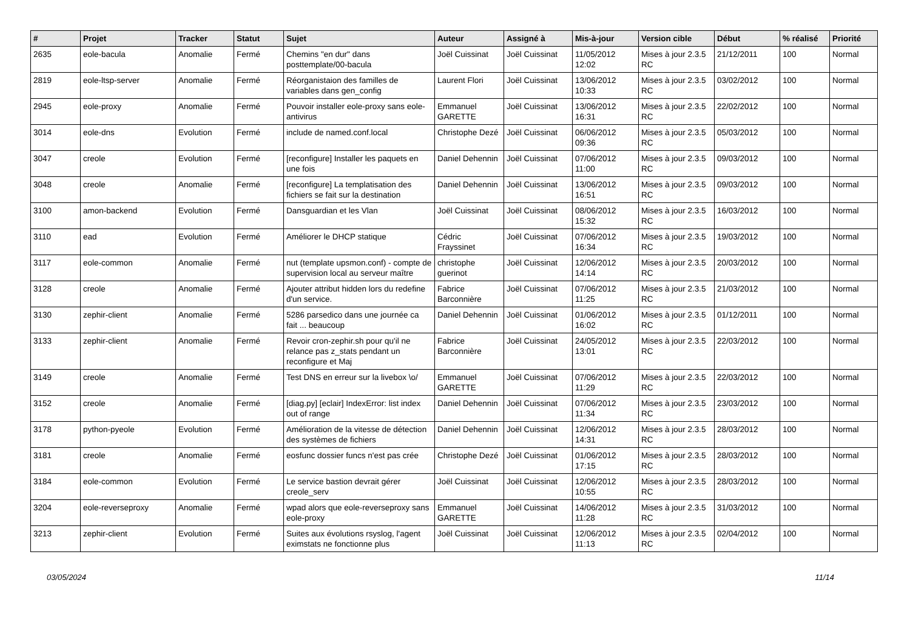| # | Projet | Tracker | Statut | Sujet | Auteur | Assigné à | Mis-à-jour | Version cible | Début | % réalisé | Priorité |
| --- | --- | --- | --- | --- | --- | --- | --- | --- | --- | --- | --- |
| 2635 | eole-bacula | Anomalie | Fermé | Chemins "en dur" dans posttemplate/00-bacula | Joël Cuissinat | Joël Cuissinat | 11/05/2012 12:02 | Mises à jour 2.3.5 RC | 21/12/2011 | 100 | Normal |
| 2819 | eole-ltsp-server | Anomalie | Fermé | Réorganistaion des familles de variables dans gen_config | Laurent Flori | Joël Cuissinat | 13/06/2012 10:33 | Mises à jour 2.3.5 RC | 03/02/2012 | 100 | Normal |
| 2945 | eole-proxy | Anomalie | Fermé | Pouvoir installer eole-proxy sans eole-antivirus | Emmanuel GARETTE | Joël Cuissinat | 13/06/2012 16:31 | Mises à jour 2.3.5 RC | 22/02/2012 | 100 | Normal |
| 3014 | eole-dns | Evolution | Fermé | include de named.conf.local | Christophe Dezé | Joël Cuissinat | 06/06/2012 09:36 | Mises à jour 2.3.5 RC | 05/03/2012 | 100 | Normal |
| 3047 | creole | Evolution | Fermé | [reconfigure] Installer les paquets en une fois | Daniel Dehennin | Joël Cuissinat | 07/06/2012 11:00 | Mises à jour 2.3.5 RC | 09/03/2012 | 100 | Normal |
| 3048 | creole | Anomalie | Fermé | [reconfigure] La templatisation des fichiers se fait sur la destination | Daniel Dehennin | Joël Cuissinat | 13/06/2012 16:51 | Mises à jour 2.3.5 RC | 09/03/2012 | 100 | Normal |
| 3100 | amon-backend | Evolution | Fermé | Dansguardian et les Vlan | Joël Cuissinat | Joël Cuissinat | 08/06/2012 15:32 | Mises à jour 2.3.5 RC | 16/03/2012 | 100 | Normal |
| 3110 | ead | Evolution | Fermé | Améliorer le DHCP statique | Cédric Frayssinet | Joël Cuissinat | 07/06/2012 16:34 | Mises à jour 2.3.5 RC | 19/03/2012 | 100 | Normal |
| 3117 | eole-common | Anomalie | Fermé | nut (template upsmon.conf) - compte de supervision local au serveur maître | christophe guerinot | Joël Cuissinat | 12/06/2012 14:14 | Mises à jour 2.3.5 RC | 20/03/2012 | 100 | Normal |
| 3128 | creole | Anomalie | Fermé | Ajouter attribut hidden lors du redefine d'un service. | Fabrice Barconnière | Joël Cuissinat | 07/06/2012 11:25 | Mises à jour 2.3.5 RC | 21/03/2012 | 100 | Normal |
| 3130 | zephir-client | Anomalie | Fermé | 5286 parsedico dans une journée ca fait ... beaucoup | Daniel Dehennin | Joël Cuissinat | 01/06/2012 16:02 | Mises à jour 2.3.5 RC | 01/12/2011 | 100 | Normal |
| 3133 | zephir-client | Anomalie | Fermé | Revoir cron-zephir.sh pour qu'il ne relance pas z_stats pendant un reconfigure et Maj | Fabrice Barconnière | Joël Cuissinat | 24/05/2012 13:01 | Mises à jour 2.3.5 RC | 22/03/2012 | 100 | Normal |
| 3149 | creole | Anomalie | Fermé | Test DNS en erreur sur la livebox \o/ | Emmanuel GARETTE | Joël Cuissinat | 07/06/2012 11:29 | Mises à jour 2.3.5 RC | 22/03/2012 | 100 | Normal |
| 3152 | creole | Anomalie | Fermé | [diag.py] [eclair] IndexError: list index out of range | Daniel Dehennin | Joël Cuissinat | 07/06/2012 11:34 | Mises à jour 2.3.5 RC | 23/03/2012 | 100 | Normal |
| 3178 | python-pyeole | Evolution | Fermé | Amélioration de la vitesse de détection des systèmes de fichiers | Daniel Dehennin | Joël Cuissinat | 12/06/2012 14:31 | Mises à jour 2.3.5 RC | 28/03/2012 | 100 | Normal |
| 3181 | creole | Anomalie | Fermé | eosfunc dossier funcs n'est pas crée | Christophe Dezé | Joël Cuissinat | 01/06/2012 17:15 | Mises à jour 2.3.5 RC | 28/03/2012 | 100 | Normal |
| 3184 | eole-common | Evolution | Fermé | Le service bastion devrait gérer creole_serv | Joël Cuissinat | Joël Cuissinat | 12/06/2012 10:55 | Mises à jour 2.3.5 RC | 28/03/2012 | 100 | Normal |
| 3204 | eole-reverseproxy | Anomalie | Fermé | wpad alors que eole-reverseproxy sans eole-proxy | Emmanuel GARETTE | Joël Cuissinat | 14/06/2012 11:28 | Mises à jour 2.3.5 RC | 31/03/2012 | 100 | Normal |
| 3213 | zephir-client | Evolution | Fermé | Suites aux évolutions rsyslog, l'agent eximstats ne fonctionne plus | Joël Cuissinat | Joël Cuissinat | 12/06/2012 11:13 | Mises à jour 2.3.5 RC | 02/04/2012 | 100 | Normal |
03/05/2024 11/14